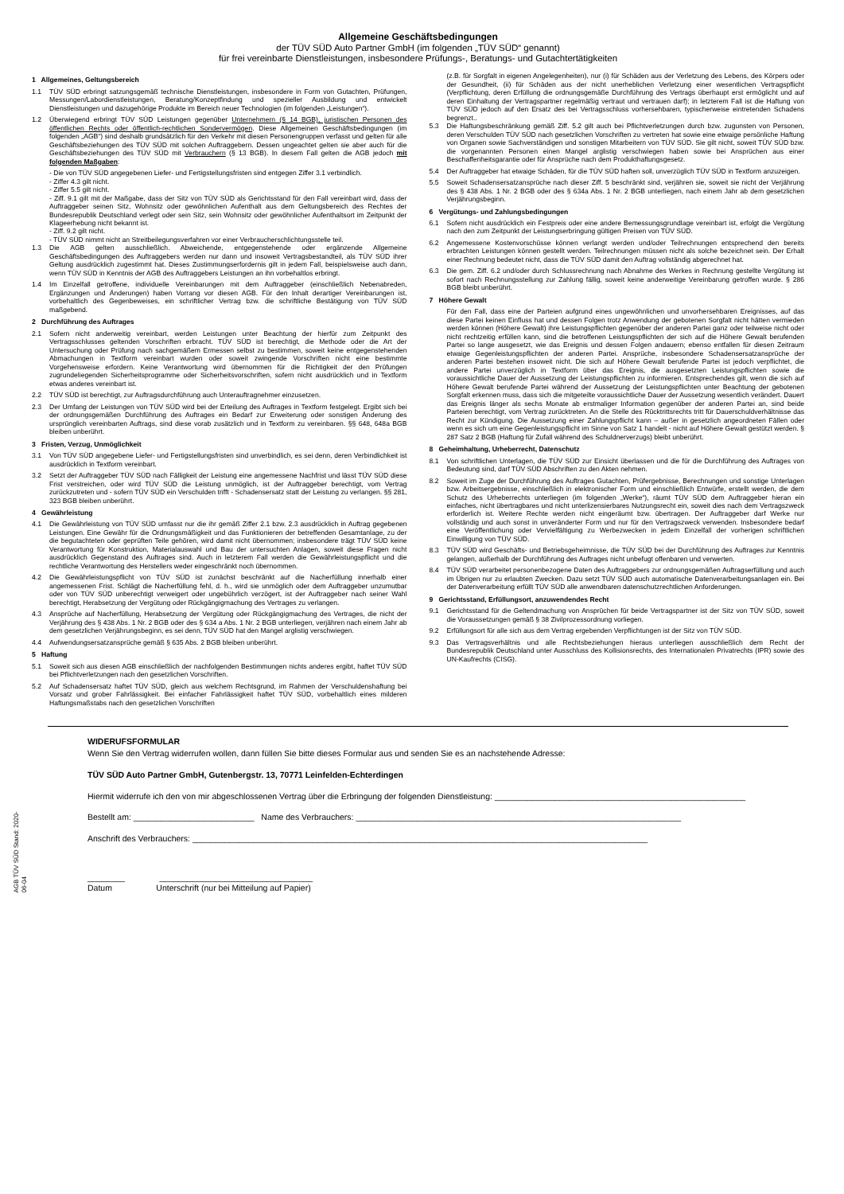Allgemeine Geschäftsbedingungen
der TÜV SÜD Auto Partner GmbH (im folgenden „TÜV SÜD“ genannt)
für frei vereinbarte Dienstleistungen, insbesondere Prüfungs-, Beratungs- und Gutachtertätigkeiten
AGB TÜV SÜD Stand: 2020-06-04
1 Allgemeines, Geltungsbereich
1.1 TÜV SÜD erbringt satzungsgemäß technische Dienstleistungen, insbesondere in Form von Gutachten, Prüfungen, Messungen/Labordienstleistungen, Beratung/Konzeptfindung und spezieller Ausbildung und entwickelt Dienstleistungen und dazugehörige Produkte im Bereich neuer Technologien (im folgenden „Leistungen“).
1.2 Überwiegend erbringt TÜV SÜD Leistungen gegenüber Unternehmern (§ 14 BGB), juristischen Personen des öffentlichen Rechts oder öffentlich-rechtlichen Sondervermögen. Diese Allgemeinen Geschäftsbedingungen (im folgenden „AGB“) sind deshalb grundsätzlich für den Verkehr mit diesen Personengruppen verfasst und gelten für alle Geschäftsbeziehungen des TÜV SÜD mit solchen Auftraggebern. Dessen ungeachtet gelten sie aber auch für die Geschäftsbeziehungen des TÜV SÜD mit Verbrauchern (§ 13 BGB). In diesem Fall gelten die AGB jedoch mit folgenden Maßgaben:
- Die von TÜV SÜD angegebenen Liefer- und Fertigstellungsfristen sind entgegen Ziffer 3.1 verbindlich.
- Ziffer 4.3 gilt nicht.
- Ziffer 5.5 gilt nicht.
- Ziff. 9.1 gilt mit der Maßgabe, dass der Sitz von TÜV SÜD als Gerichtsstand für den Fall vereinbart wird, dass der Auftraggeber seinen Sitz, Wohnsitz oder gewöhnlichen Aufenthalt aus dem Geltungsbereich des Rechtes der Bundesrepublik Deutschland verlegt oder sein Sitz, sein Wohnsitz oder gewöhnlicher Aufenthaltsort im Zeitpunkt der Klageerhebung nicht bekannt ist.
- Ziff. 9.2 gilt nicht.
- TÜV SÜD nimmt nicht an Streitbeilegungsverfahren vor einer Verbraucherschlichtungsstelle teil.
1.3 Die AGB gelten ausschließlich. Abweichende, entgegenstehende oder ergänzende Allgemeine Geschäftsbedingungen des Auftraggebers werden nur dann und insoweit Vertragsbestandteil, als TÜV SÜD ihrer Geltung ausdrücklich zugestimmt hat. Dieses Zustimmungserfordernis gilt in jedem Fall, beispielsweise auch dann, wenn TÜV SÜD in Kenntnis der AGB des Auftraggebers Leistungen an ihn vorbehaltlos erbringt.
1.4 Im Einzelfall getroffene, individuelle Vereinbarungen mit dem Auftraggeber (einschließlich Nebenabreden, Ergänzungen und Änderungen) haben Vorrang vor diesen AGB. Für den Inhalt derartiger Vereinbarungen ist, vorbehaltlich des Gegenbeweises, ein schriftlicher Vertrag bzw. die schriftliche Bestätigung von TÜV SÜD maßgebend.
2 Durchführung des Auftrages
2.1 Sofern nicht anderweitig vereinbart, werden Leistungen unter Beachtung der hierfür zum Zeitpunkt des Vertragsschlusses geltenden Vorschriften erbracht. TÜV SÜD ist berechtigt, die Methode oder die Art der Untersuchung oder Prüfung nach sachgemäßem Ermessen selbst zu bestimmen, soweit keine entgegenstehenden Abmachungen in Textform vereinbart wurden oder soweit zwingende Vorschriften nicht eine bestimmte Vorgehensweise erfordern. Keine Verantwortung wird übernommen für die Richtigkeit der den Prüfungen zugrundeliegenden Sicherheitsprogramme oder Sicherheitsvorschriften, sofern nicht ausdrücklich und in Textform etwas anderes vereinbart ist.
2.2 TÜV SÜD ist berechtigt, zur Auftragsdurchführung auch Unterauftragnehmer einzusetzen.
2.3 Der Umfang der Leistungen von TÜV SÜD wird bei der Erteilung des Auftrages in Textform festgelegt. Ergibt sich bei der ordnungsgemäßen Durchführung des Auftrages ein Bedarf zur Erweiterung oder sonstigen Änderung des ursprünglich vereinbarten Auftrags, sind diese vorab zusätzlich und in Textform zu vereinbaren. §§ 648, 648a BGB bleiben unberührt.
3 Fristen, Verzug, Unmöglichkeit
3.1 Von TÜV SÜD angegebene Liefer- und Fertigstellungsfristen sind unverbindlich, es sei denn, deren Verbindlichkeit ist ausdrücklich in Textform vereinbart.
3.2 Setzt der Auftraggeber TÜV SÜD nach Fälligkeit der Leistung eine angemessene Nachfrist und lässt TÜV SÜD diese Frist verstreichen, oder wird TÜV SÜD die Leistung unmöglich, ist der Auftraggeber berechtigt, vom Vertrag zurückzutreten und - sofern TÜV SÜD ein Verschulden trifft - Schadensersatz statt der Leistung zu verlangen. §§ 281, 323 BGB bleiben unberührt.
4 Gewährleistung
4.1 Die Gewährleistung von TÜV SÜD umfasst nur die ihr gemäß Ziffer 2.1 bzw. 2.3 ausdrücklich in Auftrag gegebenen Leistungen. Eine Gewähr für die Ordnungsmäßigkeit und das Funktionieren der betreffenden Gesamtanlage, zu der die begutachteten oder geprüften Teile gehören, wird damit nicht übernommen; insbesondere trägt TÜV SÜD keine Verantwortung für Konstruktion, Materialauswahl und Bau der untersuchten Anlagen, soweit diese Fragen nicht ausdrücklich Gegenstand des Auftrages sind. Auch in letzterem Fall werden die Gewährleistungspflicht und die rechtliche Verantwortung des Herstellers weder eingeschränkt noch übernommen.
4.2 Die Gewährleistungspflicht von TÜV SÜD ist zunächst beschränkt auf die Nacherfüllung innerhalb einer angemessenen Frist. Schlägt die Nacherfüllung fehl, d. h., wird sie unmöglich oder dem Auftraggeber unzumutbar oder von TÜV SÜD unberechtigt verweigert oder ungebührlich verzögert, ist der Auftraggeber nach seiner Wahl berechtigt, Herabsetzung der Vergütung oder Rückgängigmachung des Vertrages zu verlangen.
4.3 Ansprüche auf Nacherfüllung, Herabsetzung der Vergütung oder Rückgängigmachung des Vertrages, die nicht der Verjährung des § 438 Abs. 1 Nr. 2 BGB oder des § 634 a Abs. 1 Nr. 2 BGB unterliegen, verjähren nach einem Jahr ab dem gesetzlichen Verjährungsbeginn, es sei denn, TÜV SÜD hat den Mangel arglistig verschwiegen.
4.4 Aufwendungsersatzansprüche gemäß § 635 Abs. 2 BGB bleiben unberührt.
5 Haftung
5.1 Soweit sich aus diesen AGB einschließlich der nachfolgenden Bestimmungen nichts anderes ergibt, haftet TÜV SÜD bei Pflichtverletzungen nach den gesetzlichen Vorschriften.
5.2 Auf Schadensersatz haftet TÜV SÜD, gleich aus welchem Rechtsgrund, im Rahmen der Verschuldenshaftung bei Vorsatz und grober Fahrlässigkeit. Bei einfacher Fahrlässigkeit haftet TÜV SÜD, vorbehaltlich eines milderen Haftungsmaßstabs nach den gesetzlichen Vorschriften
(z.B. für Sorgfalt in eigenen Angelegenheiten), nur (i) für Schäden aus der Verletzung des Lebens, des Körpers oder der Gesundheit, (ii) für Schäden aus der nicht unerheblichen Verletzung einer wesentlichen Vertragspflicht (Verpflichtung, deren Erfüllung die ordnungsgemäße Durchführung des Vertrags überhaupt erst ermöglicht und auf deren Einhaltung der Vertragspartner regelmäßig vertraut und vertrauen darf); in letzterem Fall ist die Haftung von TÜV SÜD jedoch auf den Ersatz des bei Vertragsschluss vorhersehbaren, typischerweise eintretenden Schadens begrenzt..
5.3 Die Haftungsbeschränkung gemäß Ziff. 5.2 gilt auch bei Pflichtverletzungen durch bzw. zugunsten von Personen, deren Verschulden TÜV SÜD nach gesetzlichen Vorschriften zu vertreten hat sowie eine etwaige persönliche Haftung von Organen sowie Sachverständigen und sonstigen Mitarbeitern von TÜV SÜD. Sie gilt nicht, soweit TÜV SÜD bzw. die vorgenannten Personen einen Mangel arglistig verschwiegen haben sowie bei Ansprüchen aus einer Beschaffenheitsgarantie oder für Ansprüche nach dem Produkthaftungsgesetz.
5.4 Der Auftraggeber hat etwaige Schäden, für die TÜV SÜD haften soll, unverzüglich TÜV SÜD in Textform anzuzeigen.
5.5 Soweit Schadensersatzansprüche nach dieser Ziff. 5 beschränkt sind, verjähren sie, soweit sie nicht der Verjährung des § 438 Abs. 1 Nr. 2 BGB oder des § 634a Abs. 1 Nr. 2 BGB unterliegen, nach einem Jahr ab dem gesetzlichen Verjährungsbeginn.
6 Vergütungs- und Zahlungsbedingungen
6.1 Sofern nicht ausdrücklich ein Festpreis oder eine andere Bemessungsgrundlage vereinbart ist, erfolgt die Vergütung nach den zum Zeitpunkt der Leistungserbringung gültigen Preisen von TÜV SÜD.
6.2 Angemessene Kostenvorschüsse können verlangt werden und/oder Teilrechnungen entsprechend den bereits erbrachten Leistungen können gestellt werden. Teilrechnungen müssen nicht als solche bezeichnet sein. Der Erhalt einer Rechnung bedeutet nicht, dass die TÜV SÜD damit den Auftrag vollständig abgerechnet hat.
6.3 Die gem. Ziff. 6.2 und/oder durch Schlussrechnung nach Abnahme des Werkes in Rechnung gestellte Vergütung ist sofort nach Rechnungsstellung zur Zahlung fällig, soweit keine anderweitige Vereinbarung getroffen wurde. § 286 BGB bleibt unberührt.
7 Höhere Gewalt
Für den Fall, dass eine der Parteien aufgrund eines ungewöhnlichen und unvorhersehbaren Ereignisses, auf das diese Partei keinen Einfluss hat und dessen Folgen trotz Anwendung der gebotenen Sorgfalt nicht hätten vermieden werden können (Höhere Gewalt) ihre Leistungspflichten gegenüber der anderen Partei ganz oder teilweise nicht oder nicht rechtzeitig erfüllen kann, sind die betroffenen Leistungspflichten der sich auf die Höhere Gewalt berufenden Partei so lange ausgesetzt, wie das Ereignis und dessen Folgen andauern; ebenso entfallen für diesen Zeitraum etwaige Gegenleistungspflichten der anderen Partei. Ansprüche, insbesondere Schadensersatzansprüche der anderen Partei bestehen insoweit nicht. Die sich auf Höhere Gewalt berufende Partei ist jedoch verpflichtet, die andere Partei unverzüglich in Textform über das Ereignis, die ausgesetzten Leistungspflichten sowie die voraussichtliche Dauer der Aussetzung der Leistungspflichten zu informieren. Entsprechendes gilt, wenn die sich auf Höhere Gewalt berufende Partei während der Aussetzung der Leistungspflichten unter Beachtung der gebotenen Sorgfalt erkennen muss, dass sich die mitgeteilte voraussichtliche Dauer der Aussetzung wesentlich verändert. Dauert das Ereignis länger als sechs Monate ab erstmaliger Information gegenüber der anderen Partei an, sind beide Parteien berechtigt, vom Vertrag zurücktreten. An die Stelle des Rücktrittsrechts tritt für Dauerschuldverhältnisse das Recht zur Kündigung. Die Aussetzung einer Zahlungspflicht kann – außer in gesetzlich angeordneten Fällen oder wenn es sich um eine Gegenleistungspflicht im Sinne von Satz 1 handelt - nicht auf Höhere Gewalt gestützt werden. § 287 Satz 2 BGB (Haftung für Zufall während des Schuldnerverzugs) bleibt unberührt.
8 Geheimhaltung, Urheberrecht, Datenschutz
8.1 Von schriftlichen Unterlagen, die TÜV SÜD zur Einsicht überlassen und die für die Durchführung des Auftrages von Bedeutung sind, darf TÜV SÜD Abschriften zu den Akten nehmen.
8.2 Soweit im Zuge der Durchführung des Auftrages Gutachten, Prüfergebnisse, Berechnungen und sonstige Unterlagen bzw. Arbeitsergebnisse, einschließlich in elektronischer Form und einschließlich Entwürfe, erstellt werden, die dem Schutz des Urheberrechts unterliegen (im folgenden „Werke“), räumt TÜV SÜD dem Auftraggeber hieran ein einfaches, nicht übertragbares und nicht unterlizensierbares Nutzungsrecht ein, soweit dies nach dem Vertragszweck erforderlich ist. Weitere Rechte werden nicht eingeräumt bzw. übertragen. Der Auftraggeber darf Werke nur vollständig und auch sonst in unveränderter Form und nur für den Vertragszweck verwenden. Insbesondere bedarf eine Veröffentlichung oder Vervielfältigung zu Werbezwecken in jedem Einzelfall der vorherigen schriftlichen Einwilligung von TÜV SÜD.
8.3 TÜV SÜD wird Geschäfts- und Betriebsgeheimnisse, die TÜV SÜD bei der Durchführung des Auftrages zur Kenntnis gelangen, außerhalb der Durchführung des Auftrages nicht unbefugt offenbaren und verwerten.
8.4 TÜV SÜD verarbeitet personenbezogene Daten des Auftraggebers zur ordnungsgemäßen Auftragserfüllung und auch im Übrigen nur zu erlaubten Zwecken. Dazu setzt TÜV SÜD auch automatische Datenverarbeitungsanlagen ein. Bei der Datenverarbeitung erfüllt TÜV SÜD alle anwendbaren datenschutzrechtlichen Anforderungen.
9 Gerichtsstand, Erfüllungsort, anzuwendendes Recht
9.1 Gerichtsstand für die Geltendmachung von Ansprüchen für beide Vertragspartner ist der Sitz von TÜV SÜD, soweit die Voraussetzungen gemäß § 38 Zivilprozessordnung vorliegen.
9.2 Erfüllungsort für alle sich aus dem Vertrag ergebenden Verpflichtungen ist der Sitz von TÜV SÜD.
9.3 Das Vertragsverhältnis und alle Rechtsbeziehungen hieraus unterliegen ausschließlich dem Recht der Bundesrepublik Deutschland unter Ausschluss des Kollisionsrechts, des Internationalen Privatrechts (IPR) sowie des UN-Kaufrechts (CISG).
WIDERUFSFORMULAR
Wenn Sie den Vertrag widerrufen wollen, dann füllen Sie bitte dieses Formular aus und senden Sie es an nachstehende Adresse:
TÜV SÜD Auto Partner GmbH, Gutenbergstr. 13, 70771 Leinfelden-Echterdingen
Hiermit widerrufe ich den von mir abgeschlossenen Vertrag über die Erbringung der folgenden Dienstleistung: ______________________________________________________
Bestellt am: __________________________ Name des Verbrauchers: ______________________________________________________________________
Anschrift des Verbrauchers: __________________________________________________________________________________________________
________ _________________________________
Datum Unterschrift (nur bei Mitteilung auf Papier)